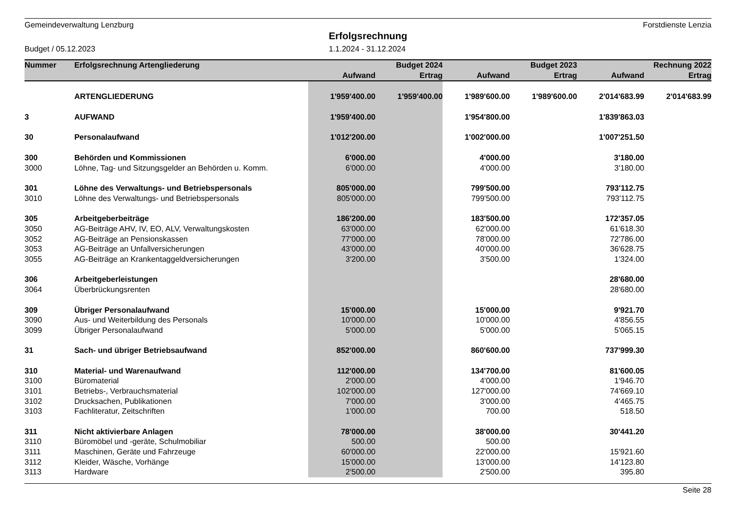Gemeindeverwaltung Lenzburg Forstdienste Lenzia
Erfolgsrechnung
Budget / 05.12.2023 1.1.2024 - 31.12.2024
| Nummer | Erfolgsrechnung Artengliederung | | Budget 2024 | | Budget 2023 | | Rechnung 2022 |
| --- | --- | --- | --- | --- | --- | --- | --- |
| | | Aufwand | Ertrag | Aufwand | Ertrag | Aufwand | Ertrag |
| | ARTENGLIEDERUNG | 1'959'400.00 | 1'959'400.00 | 1'989'600.00 | 1'989'600.00 | 2'014'683.99 | 2'014'683.99 |
| 3 | AUFWAND | 1'959'400.00 | | 1'954'800.00 | | 1'839'863.03 | |
| 30 | Personalaufwand | 1'012'200.00 | | 1'002'000.00 | | 1'007'251.50 | |
| 300 | Behörden und Kommissionen | 6'000.00 | | 4'000.00 | | 3'180.00 | |
| 3000 | Löhne, Tag- und Sitzungsgelder an Behörden u. Komm. | 6'000.00 | | 4'000.00 | | 3'180.00 | |
| 301 | Löhne des Verwaltungs- und Betriebspersonals | 805'000.00 | | 799'500.00 | | 793'112.75 | |
| 3010 | Löhne des Verwaltungs- und Betriebspersonals | 805'000.00 | | 799'500.00 | | 793'112.75 | |
| 305 | Arbeitgeberbeiträge | 186'200.00 | | 183'500.00 | | 172'357.05 | |
| 3050 | AG-Beiträge AHV, IV, EO, ALV, Verwaltungskosten | 63'000.00 | | 62'000.00 | | 61'618.30 | |
| 3052 | AG-Beiträge an Pensionskassen | 77'000.00 | | 78'000.00 | | 72'786.00 | |
| 3053 | AG-Beiträge an Unfallversicherungen | 43'000.00 | | 40'000.00 | | 36'628.75 | |
| 3055 | AG-Beiträge an Krankentaggeldversicherungen | 3'200.00 | | 3'500.00 | | 1'324.00 | |
| 306 | Arbeitgeberleistungen | | | | | 28'680.00 | |
| 3064 | Überbrückungsrenten | | | | | 28'680.00 | |
| 309 | Übriger Personalaufwand | 15'000.00 | | 15'000.00 | | 9'921.70 | |
| 3090 | Aus- und Weiterbildung des Personals | 10'000.00 | | 10'000.00 | | 4'856.55 | |
| 3099 | Übriger Personalaufwand | 5'000.00 | | 5'000.00 | | 5'065.15 | |
| 31 | Sach- und übriger Betriebsaufwand | 852'000.00 | | 860'600.00 | | 737'999.30 | |
| 310 | Material- und Warenaufwand | 112'000.00 | | 134'700.00 | | 81'600.05 | |
| 3100 | Büromaterial | 2'000.00 | | 4'000.00 | | 1'946.70 | |
| 3101 | Betriebs-, Verbrauchsmaterial | 102'000.00 | | 127'000.00 | | 74'669.10 | |
| 3102 | Drucksachen, Publikationen | 7'000.00 | | 3'000.00 | | 4'465.75 | |
| 3103 | Fachliteratur, Zeitschriften | 1'000.00 | | 700.00 | | 518.50 | |
| 311 | Nicht aktivierbare Anlagen | 78'000.00 | | 38'000.00 | | 30'441.20 | |
| 3110 | Büromöbel und -geräte, Schulmobiliar | 500.00 | | 500.00 | | | |
| 3111 | Maschinen, Geräte und Fahrzeuge | 60'000.00 | | 22'000.00 | | 15'921.60 | |
| 3112 | Kleider, Wäsche, Vorhänge | 15'000.00 | | 13'000.00 | | 14'123.80 | |
| 3113 | Hardware | 2'500.00 | | 2'500.00 | | 395.80 | |
Seite 28